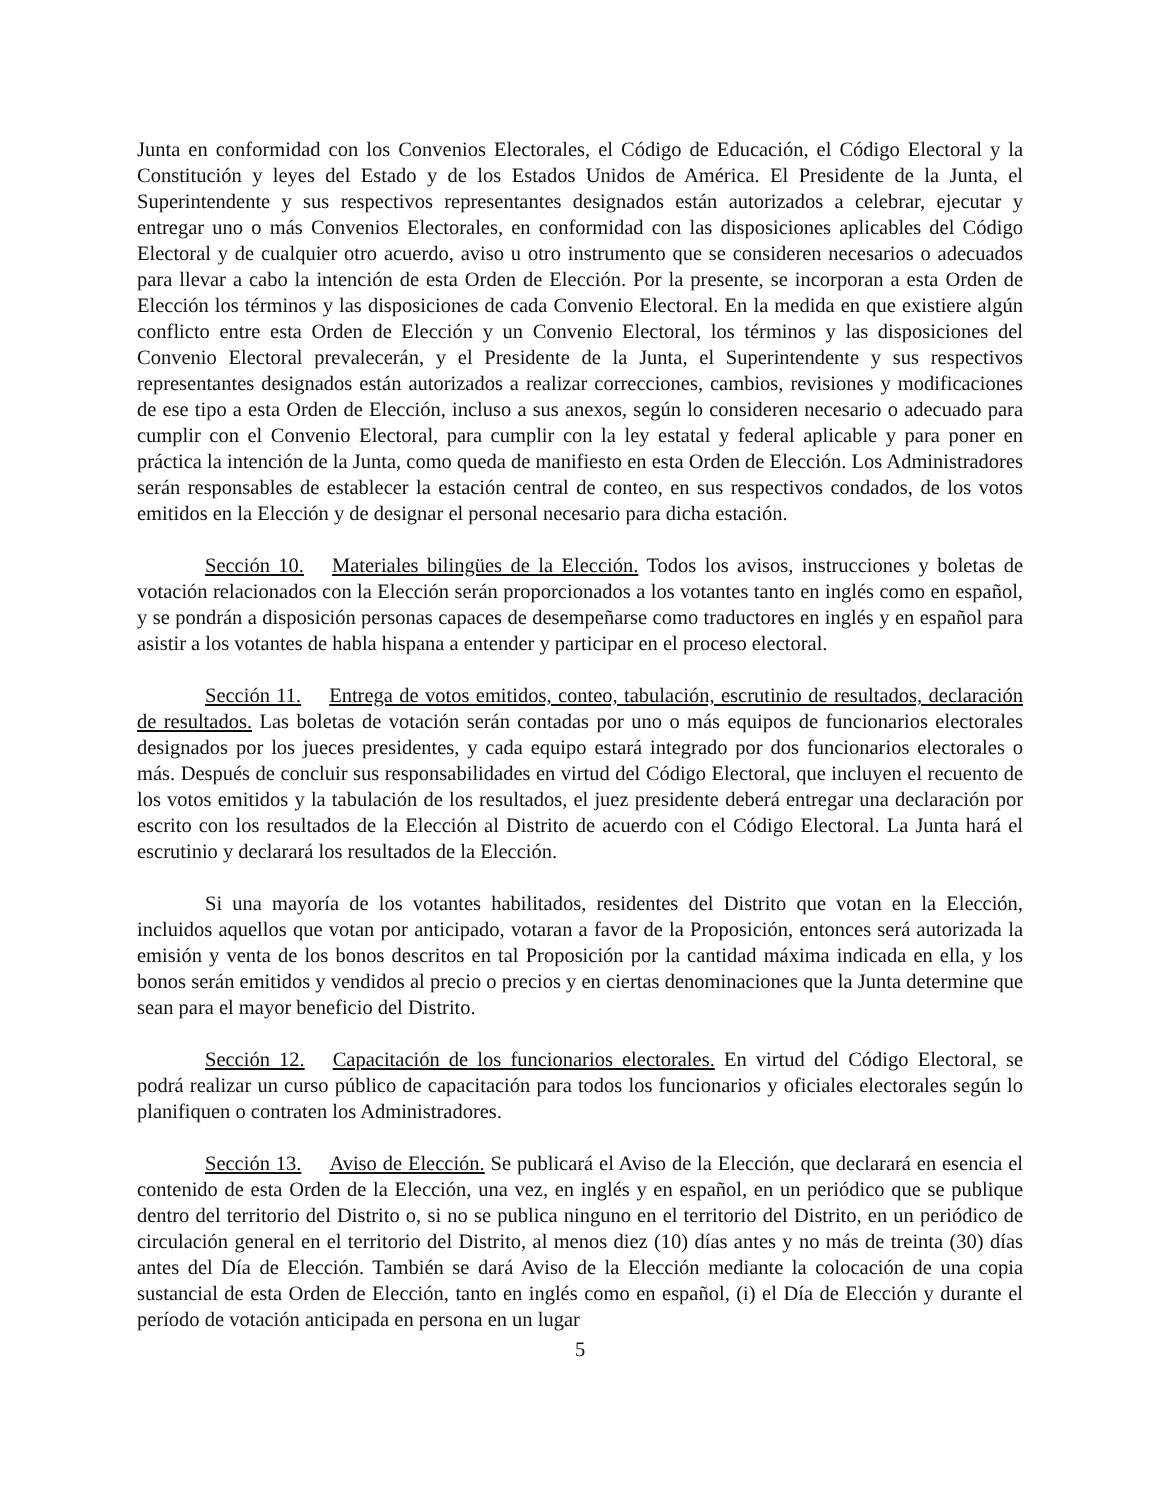Junta en conformidad con los Convenios Electorales, el Código de Educación, el Código Electoral y la Constitución y leyes del Estado y de los Estados Unidos de América. El Presidente de la Junta, el Superintendente y sus respectivos representantes designados están autorizados a celebrar, ejecutar y entregar uno o más Convenios Electorales, en conformidad con las disposiciones aplicables del Código Electoral y de cualquier otro acuerdo, aviso u otro instrumento que se consideren necesarios o adecuados para llevar a cabo la intención de esta Orden de Elección. Por la presente, se incorporan a esta Orden de Elección los términos y las disposiciones de cada Convenio Electoral. En la medida en que existiere algún conflicto entre esta Orden de Elección y un Convenio Electoral, los términos y las disposiciones del Convenio Electoral prevalecerán, y el Presidente de la Junta, el Superintendente y sus respectivos representantes designados están autorizados a realizar correcciones, cambios, revisiones y modificaciones de ese tipo a esta Orden de Elección, incluso a sus anexos, según lo consideren necesario o adecuado para cumplir con el Convenio Electoral, para cumplir con la ley estatal y federal aplicable y para poner en práctica la intención de la Junta, como queda de manifiesto en esta Orden de Elección. Los Administradores serán responsables de establecer la estación central de conteo, en sus respectivos condados, de los votos emitidos en la Elección y de designar el personal necesario para dicha estación.
Sección 10. Materiales bilingües de la Elección. Todos los avisos, instrucciones y boletas de votación relacionados con la Elección serán proporcionados a los votantes tanto en inglés como en español, y se pondrán a disposición personas capaces de desempeñarse como traductores en inglés y en español para asistir a los votantes de habla hispana a entender y participar en el proceso electoral.
Sección 11. Entrega de votos emitidos, conteo, tabulación, escrutinio de resultados, declaración de resultados. Las boletas de votación serán contadas por uno o más equipos de funcionarios electorales designados por los jueces presidentes, y cada equipo estará integrado por dos funcionarios electorales o más. Después de concluir sus responsabilidades en virtud del Código Electoral, que incluyen el recuento de los votos emitidos y la tabulación de los resultados, el juez presidente deberá entregar una declaración por escrito con los resultados de la Elección al Distrito de acuerdo con el Código Electoral. La Junta hará el escrutinio y declarará los resultados de la Elección.
Si una mayoría de los votantes habilitados, residentes del Distrito que votan en la Elección, incluidos aquellos que votan por anticipado, votaran a favor de la Proposición, entonces será autorizada la emisión y venta de los bonos descritos en tal Proposición por la cantidad máxima indicada en ella, y los bonos serán emitidos y vendidos al precio o precios y en ciertas denominaciones que la Junta determine que sean para el mayor beneficio del Distrito.
Sección 12. Capacitación de los funcionarios electorales. En virtud del Código Electoral, se podrá realizar un curso público de capacitación para todos los funcionarios y oficiales electorales según lo planifiquen o contraten los Administradores.
Sección 13. Aviso de Elección. Se publicará el Aviso de la Elección, que declarará en esencia el contenido de esta Orden de la Elección, una vez, en inglés y en español, en un periódico que se publique dentro del territorio del Distrito o, si no se publica ninguno en el territorio del Distrito, en un periódico de circulación general en el territorio del Distrito, al menos diez (10) días antes y no más de treinta (30) días antes del Día de Elección. También se dará Aviso de la Elección mediante la colocación de una copia sustancial de esta Orden de Elección, tanto en inglés como en español, (i) el Día de Elección y durante el período de votación anticipada en persona en un lugar
5